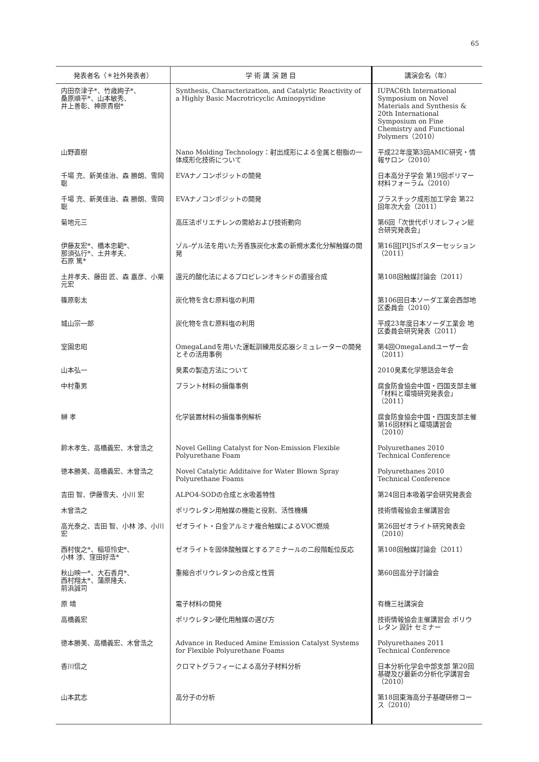65
| 発表者名（＊社外発表者） | 学 術 講 演 題 目 | 講演会名（年） |
| --- | --- | --- |
| 内田奈津子*、竹歳絢子*、 桑原順平*、山本敏秀、 井上善彰、神原貴樹* | Synthesis, Characterization, and Catalytic Reactivity of a Highly Basic Macrotricyclic Aminopyridine | IUPAC6th International Symposium on Novel Materials and Synthesis & 20th International Symposium on Fine Chemistry and Functional Polymers（2010） |
| 山野直樹 | Nano Molding Technology：射出成形による金属と樹脂の一体成形化技術について | 平成22年度第3回AMIC研究・情報サロン（2010） |
| 千場 充、新美佳治、森 勝朗、雪岡 聡 | EVAナノコンポジットの開発 | 日本高分子学会 第19回ポリマー材料フォーラム（2010） |
| 千場 充、新美佳治、森 勝朗、雪岡 聡 | EVAナノコンポジットの開発 | プラスチック成形加工学会 第22回年次大会（2011） |
| 菊地元三 | 高圧法ポリエチレンの需給および技術動向 | 第6回「次世代ポリオレフィン総合研究発表会」 |
| 伊藤友宏*、橋本忠範*、 那須弘行*、土井孝夫、 石原 篤* | ゾル-ゲル法を用いた芳香族炭化水素の新規水素化分解触媒の開発 | 第16回JPIJSポスターセッション（2011） |
| 土井孝夫、藤田 匠、森 嘉彦、小栗元宏 | 還元的酸化法によるプロピレンオキシドの直接合成 | 第108回触媒討論会（2011） |
| 篠原彰太 | 炭化物を含む原料塩の利用 | 第106回日本ソーダ工業会西部地区委員会（2010） |
| 城山宗一郎 | 炭化物を含む原料塩の利用 | 平成23年度日本ソーダ工業会 地区委員会研究発表（2011） |
| 室園忠昭 | OmegaLandを用いた運転訓練用反応器シミュレーターの開発とその活用事例 | 第4回OmegaLandユーザー会（2011） |
| 山本弘一 | 臭素の製造方法について | 2010臭素化学懇話会年会 |
| 中村重男 | プラント材料の損傷事例 | 腐食防食協会中国・四国支部主催「材料と環境研究発表会」（2011） |
| 榊 孝 | 化学装置材料の損傷事例解析 | 腐食防食協会中国・四国支部主催第16回材料と環境講習会（2010） |
| 鈴木孝生、高橋義宏、木曾浩之 | Novel Gelling Catalyst for Non-Emission Flexible Polyurethane Foam | Polyurethanes 2010 Technical Conference |
| 徳本勝美、高橋義宏、木曾浩之 | Novel Catalytic Additaive for Water Blown Spray Polyurethane Foams | Polyurethanes 2010 Technical Conference |
| 吉田 智、伊藤雪夫、小川 宏 | ALPO4-SODの合成と水吸着特性 | 第24回日本吸着学会研究発表会 |
| 木曾浩之 | ポリウレタン用触媒の機能と役割、活性機構 | 技術情報協会主催講習会 |
| 高光泰之、吉田 智、小林 渉、小川 宏 | ゼオライト・白金アルミナ複合触媒によるVOC燃焼 | 第26回ゼオライト研究発表会（2010） |
| 西村俊之*、稲垣怜史*、 小林 渉、窪田好浩* | ゼオライトを固体酸触媒とするアミナールの二段階転位反応 | 第108回触媒討論会（2011） |
| 秋山映一*、大石香月*、 西村翔太*、蒲原隆夫、 前浜誠司 | 重縮合ポリウレタンの合成と性質 | 第60回高分子討論会 |
| 原 靖 | 電子材料の開発 | 有機三社講演会 |
| 高橋義宏 | ポリウレタン硬化用触媒の選び方 | 技術情報協会主催講習会 ポリウレタン 設計 セミナー |
| 徳本勝美、高橋義宏、木曾浩之 | Advance in Reduced Amine Emission Catalyst Systems for Flexible Polyurethane Foams | Polyurethanes 2011 Technical Conference |
| 香川信之 | クロマトグラフィーによる高分子材料分析 | 日本分析化学会中部支部 第20回 基礎及び最新の分析化学講習会（2010） |
| 山本武志 | 高分子の分析 | 第18回東海高分子基礎研修コース（2010） |